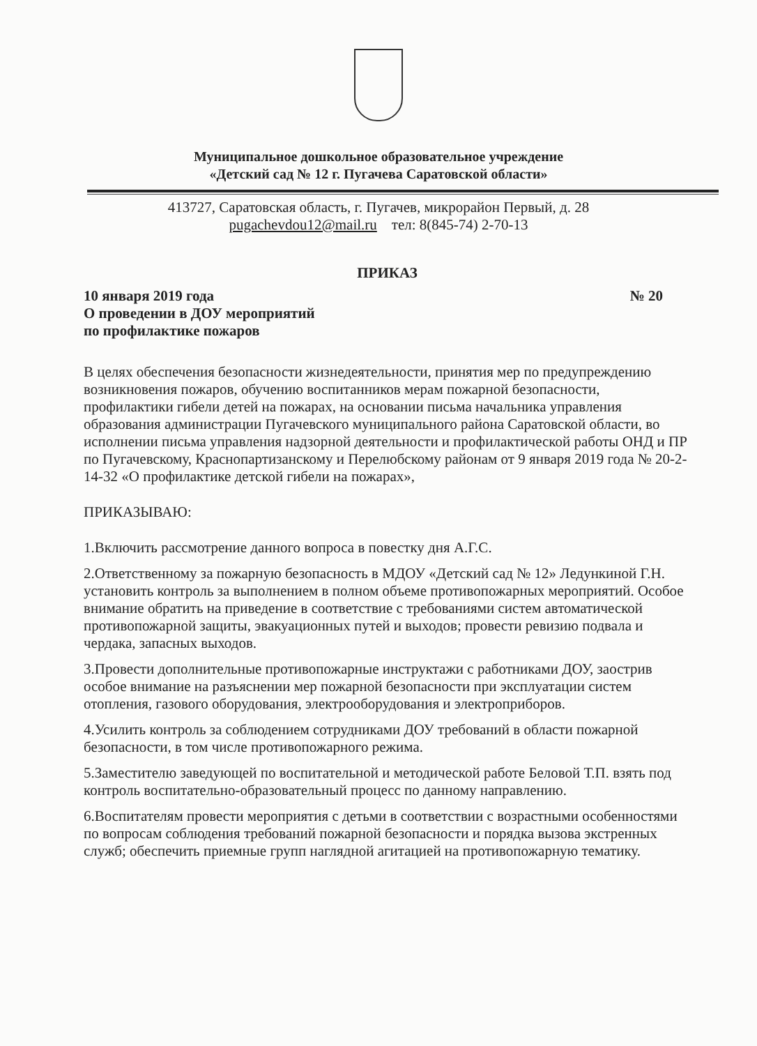Муниципальное дошкольное образовательное учреждение
«Детский сад № 12 г. Пугачева Саратовской области»
413727, Саратовская область, г. Пугачев, микрорайон Первый, д. 28
pugachevdou12@mail.ru тел: 8(845-74) 2-70-13
ПРИКАЗ
10 января 2019 года № 20
О проведении в ДОУ мероприятий
по профилактике пожаров
В целях обеспечения безопасности жизнедеятельности, принятия мер по предупреждению возникновения пожаров, обучению воспитанников мерам пожарной безопасности, профилактики гибели детей на пожарах, на основании письма начальника управления образования администрации Пугачевского муниципального района Саратовской области, во исполнении письма управления надзорной деятельности и профилактической работы ОНД и ПР по Пугачевскому, Краснопартизанскому и Перелюбскому районам от 9 января 2019 года № 20-2-14-32 «О профилактике детской гибели на пожарах»,
ПРИКАЗЫВАЮ:
1.Включить рассмотрение данного вопроса в повестку дня А.Г.С.
2.Ответственному за пожарную безопасность в МДОУ «Детский сад № 12» Ледункиной Г.Н. установить контроль за выполнением в полном объеме противопожарных мероприятий. Особое внимание обратить на приведение в соответствие с требованиями систем автоматической противопожарной защиты, эвакуационных путей и выходов; провести ревизию подвала и чердака, запасных выходов.
3.Провести дополнительные противопожарные инструктажи с работниками ДОУ, заострив особое внимание на разъяснении мер пожарной безопасности при эксплуатации систем отопления, газового оборудования, электрооборудования и электроприборов.
4.Усилить контроль за соблюдением сотрудниками ДОУ требований в области пожарной безопасности, в том числе противопожарного режима.
5.Заместителю заведующей по воспитательной и методической работе Беловой Т.П. взять под контроль воспитательно-образовательный процесс по данному направлению.
6.Воспитателям провести мероприятия с детьми в соответствии с возрастными особенностями по вопросам соблюдения требований пожарной безопасности и порядка вызова экстренных служб; обеспечить приемные групп наглядной агитацией на противопожарную тематику.